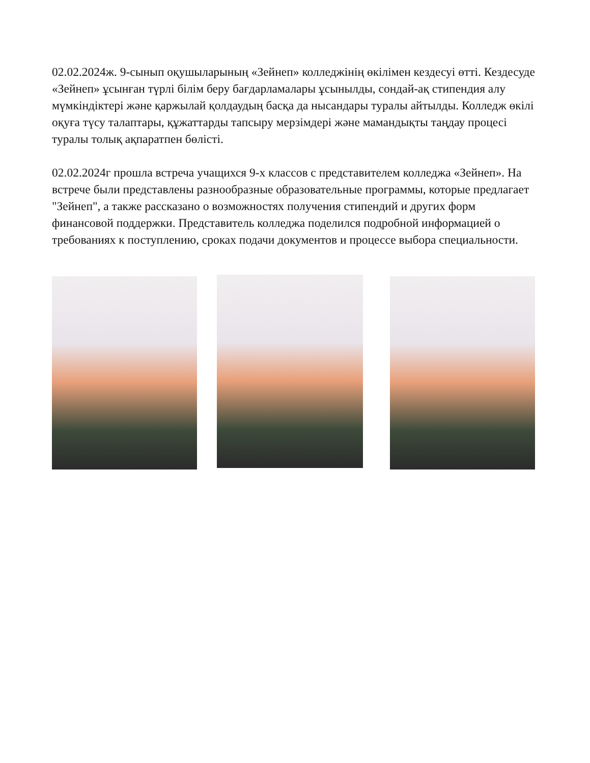02.02.2024ж. 9-сынып оқушыларының «Зейнеп» колледжінің өкілімен кездесуі өтті. Кездесуде «Зейнеп» ұсынған түрлі білім беру бағдарламалары ұсынылды, сондай-ақ стипендия алу мүмкіндіктері және қаржылай қолдаудың басқа да нысандары туралы айтылды. Колледж өкілі оқуға түсу талаптары, құжаттарды тапсыру мерзімдері және мамандықты таңдау процесі туралы толық ақпаратпен бөлісті.
02.02.2024г прошла встреча учащихся 9-х классов с представителем колледжа «Зейнеп». На встрече были представлены разнообразные образовательные программы, которые предлагает "Зейнеп", а также рассказано о возможностях получения стипендий и других форм финансовой поддержки. Представитель колледжа поделился подробной информацией о требованиях к поступлению, сроках подачи документов и процессе выбора специальности.